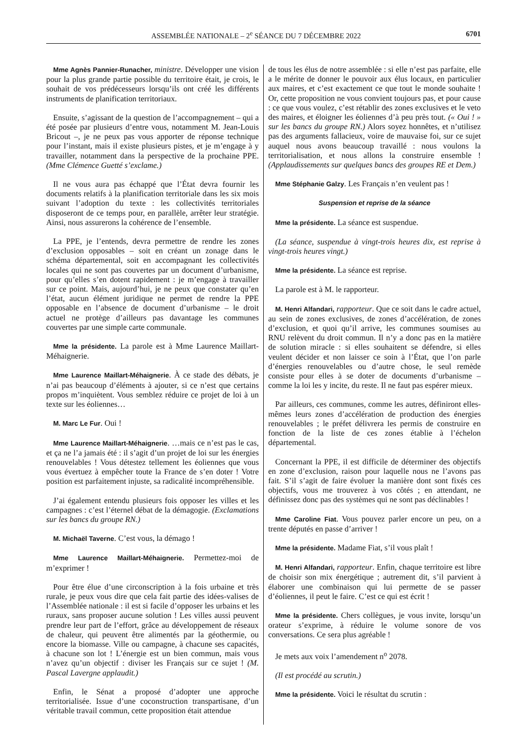ASSEMBLÉE NATIONALE – 2<sup>e</sup> SÉANCE DU 7 DÉCEMBRE 2022 6701
Mme Agnès Pannier-Runacher, ministre. Développer une vision pour la plus grande partie possible du territoire était, je crois, le souhait de vos prédécesseurs lorsqu’ils ont créé les différents instruments de planification territoriaux.
Ensuite, s’agissant de la question de l’accompagnement – qui a été posée par plusieurs d’entre vous, notamment M. Jean-Louis Bricout –, je ne peux pas vous apporter de réponse technique pour l’instant, mais il existe plusieurs pistes, et je m’engage à y travailler, notamment dans la perspective de la prochaine PPE. (Mme Clémence Guetté s’exclame.)
Il ne vous aura pas échappé que l’État devra fournir les documents relatifs à la planification territoriale dans les six mois suivant l’adoption du texte : les collectivités territoriales disposeront de ce temps pour, en parallèle, arrêter leur stratégie. Ainsi, nous assurerons la cohérence de l’ensemble.
La PPE, je l’entends, devra permettre de rendre les zones d’exclusion opposables – soit en créant un zonage dans le schéma départemental, soit en accompagnant les collectivités locales qui ne sont pas couvertes par un document d’urbanisme, pour qu’elles s’en dotent rapidement : je m’engage à travailler sur ce point. Mais, aujourd’hui, je ne peux que constater qu’en l’état, aucun élément juridique ne permet de rendre la PPE opposable en l’absence de document d’urbanisme – le droit actuel ne protège d’ailleurs pas davantage les communes couvertes par une simple carte communale.
Mme la présidente. La parole est à Mme Laurence Maillart-Méhaignerie.
Mme Laurence Maillart-Méhaignerie. À ce stade des débats, je n’ai pas beaucoup d’éléments à ajouter, si ce n’est que certains propos m’inquiètent. Vous semblez réduire ce projet de loi à un texte sur les éoliennes…
M. Marc Le Fur. Oui !
Mme Laurence Maillart-Méhaignerie. …mais ce n’est pas le cas, et ça ne l’a jamais été : il s’agit d’un projet de loi sur les énergies renouvelables ! Vous détestez tellement les éoliennes que vous vous évertuez à empêcher toute la France de s’en doter ! Votre position est parfaitement injuste, sa radicalité incompréhensible.
J’ai également entendu plusieurs fois opposer les villes et les campagnes : c’est l’éternel débat de la démagogie. (Exclamations sur les bancs du groupe RN.)
M. Michaël Taverne. C’est vous, la démago !
Mme Laurence Maillart-Méhaignerie. Permettez-moi de m’exprimer !
Pour être élue d’une circonscription à la fois urbaine et très rurale, je peux vous dire que cela fait partie des idées-valises de l’Assemblée nationale : il est si facile d’opposer les urbains et les ruraux, sans proposer aucune solution ! Les villes aussi peuvent prendre leur part de l’effort, grâce au développement de réseaux de chaleur, qui peuvent être alimentés par la géothermie, ou encore la biomasse. Ville ou campagne, à chacune ses capacités, à chacune son lot ! L’énergie est un bien commun, mais vous n’avez qu’un objectif : diviser les Français sur ce sujet ! (M. Pascal Lavergne applaudit.)
Enfin, le Sénat a proposé d’adopter une approche territorialisée. Issue d’une coconstruction transpartisane, d’un véritable travail commun, cette proposition était attendue
de tous les élus de notre assemblée : si elle n’est pas parfaite, elle a le mérite de donner le pouvoir aux élus locaux, en particulier aux maires, et c’est exactement ce que tout le monde souhaite ! Or, cette proposition ne vous convient toujours pas, et pour cause : ce que vous voulez, c’est rétablir des zones exclusives et le veto des maires, et éloigner les éoliennes d’à peu près tout. (« Oui ! » sur les bancs du groupe RN.) Alors soyez honnêtes, et n’utilisez pas des arguments fallacieux, voire de mauvaise foi, sur ce sujet auquel nous avons beaucoup travaillé : nous voulons la territorialisation, et nous allons la construire ensemble ! (Applaudissements sur quelques bancs des groupes RE et Dem.)
Mme Stéphanie Galzy. Les Français n’en veulent pas !
Suspension et reprise de la séance
Mme la présidente. La séance est suspendue.
(La séance, suspendue à vingt-trois heures dix, est reprise à vingt-trois heures vingt.)
Mme la présidente. La séance est reprise.
La parole est à M. le rapporteur.
M. Henri Alfandari, rapporteur. Que ce soit dans le cadre actuel, au sein de zones exclusives, de zones d’accélération, de zones d’exclusion, et quoi qu’il arrive, les communes soumises au RNU relèvent du droit commun. Il n’y a donc pas en la matière de solution miracle : si elles souhaitent se défendre, si elles veulent décider et non laisser ce soin à l’État, que l’on parle d’énergies renouvelables ou d’autre chose, le seul remède consiste pour elles à se doter de documents d’urbanisme – comme la loi les y incite, du reste. Il ne faut pas espérer mieux.
Par ailleurs, ces communes, comme les autres, définiront elles-mêmes leurs zones d’accélération de production des énergies renouvelables ; le préfet délivrera les permis de construire en fonction de la liste de ces zones établie à l’échelon départemental.
Concernant la PPE, il est difficile de déterminer des objectifs en zone d’exclusion, raison pour laquelle nous ne l’avons pas fait. S’il s’agit de faire évoluer la manière dont sont fixés ces objectifs, vous me trouverez à vos côtés ; en attendant, ne définissez donc pas des systèmes qui ne sont pas déclinables !
Mme Caroline Fiat. Vous pouvez parler encore un peu, on a trente députés en passe d’arriver !
Mme la présidente. Madame Fiat, s’il vous plaît !
M. Henri Alfandari, rapporteur. Enfin, chaque territoire est libre de choisir son mix énergétique ; autrement dit, s’il parvient à élaborer une combinaison qui lui permette de se passer d’éoliennes, il peut le faire. C’est ce qui est écrit !
Mme la présidente. Chers collègues, je vous invite, lorsqu’un orateur s’exprime, à réduire le volume sonore de vos conversations. Ce sera plus agréable !
Je mets aux voix l’amendement n<sup>o</sup> 2078.
(Il est procédé au scrutin.)
Mme la présidente. Voici le résultat du scrutin :